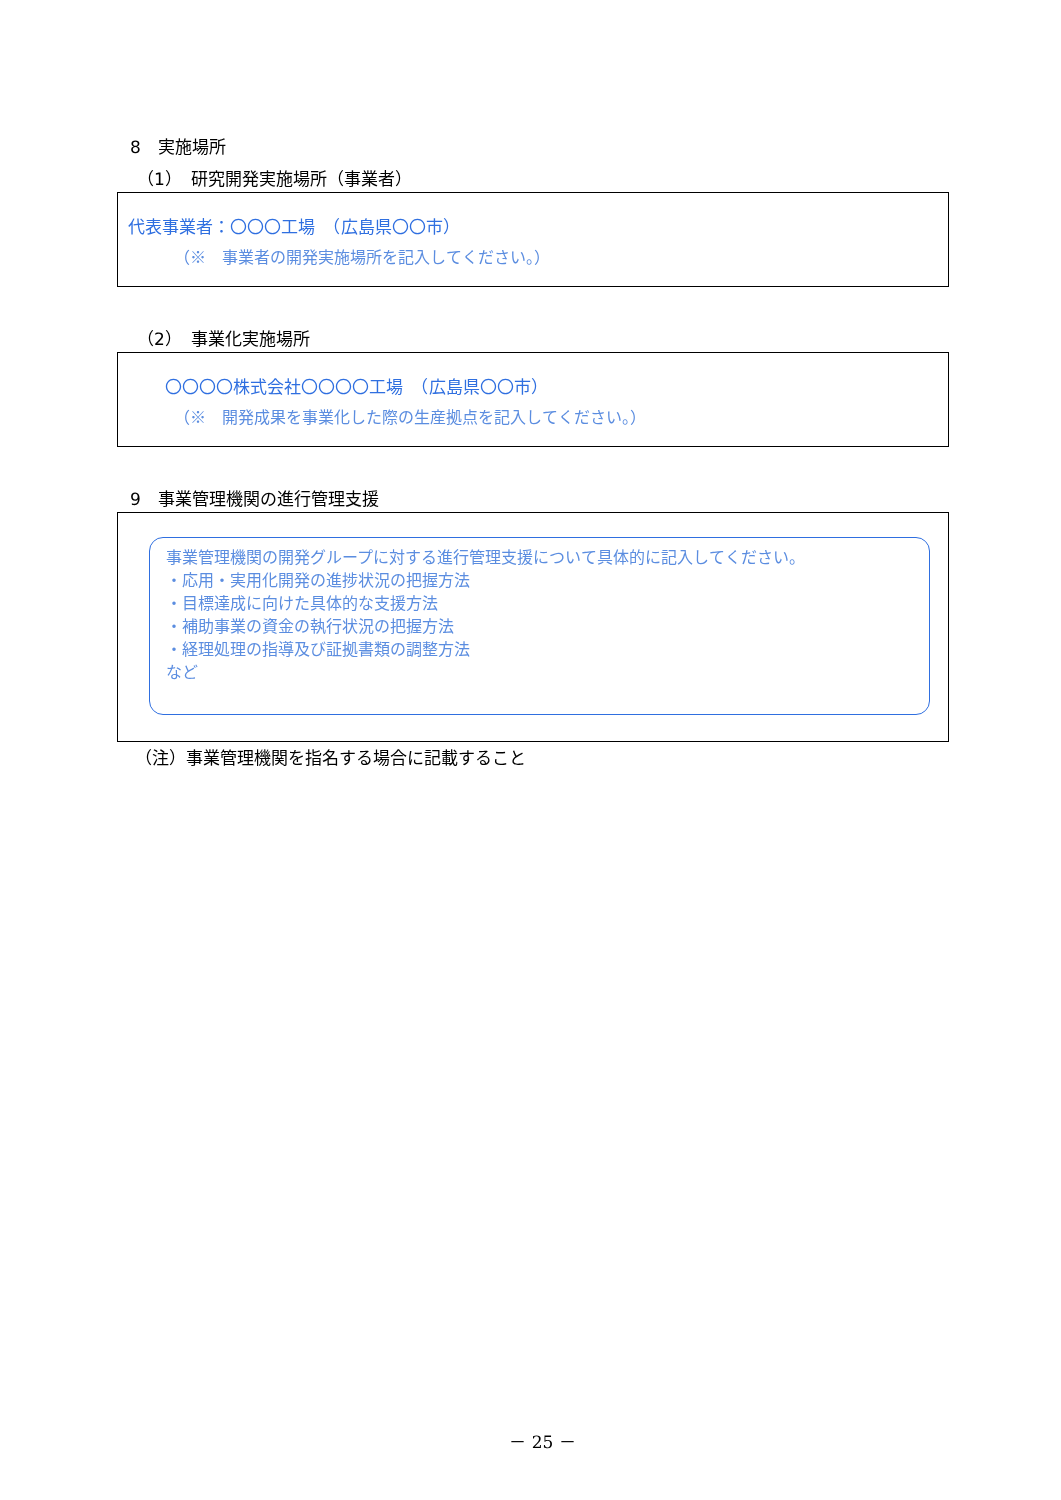8　実施場所
（1）　研究開発実施場所（事業者）
代表事業者：〇〇〇工場　（広島県〇〇市）
（※　事業者の開発実施場所を記入してください。）
（2）　事業化実施場所
〇〇〇〇株式会社〇〇〇〇工場　（広島県〇〇市）
（※　開発成果を事業化した際の生産拠点を記入してください。）
9　事業管理機関の進行管理支援
事業管理機関の開発グループに対する進行管理支援について具体的に記入してください。
・応用・実用化開発の進捗状況の把握方法
・目標達成に向けた具体的な支援方法
・補助事業の資金の執行状況の把握方法
・経理処理の指導及び証拠書類の調整方法
など
（注）事業管理機関を指名する場合に記載すること
－ 25 －